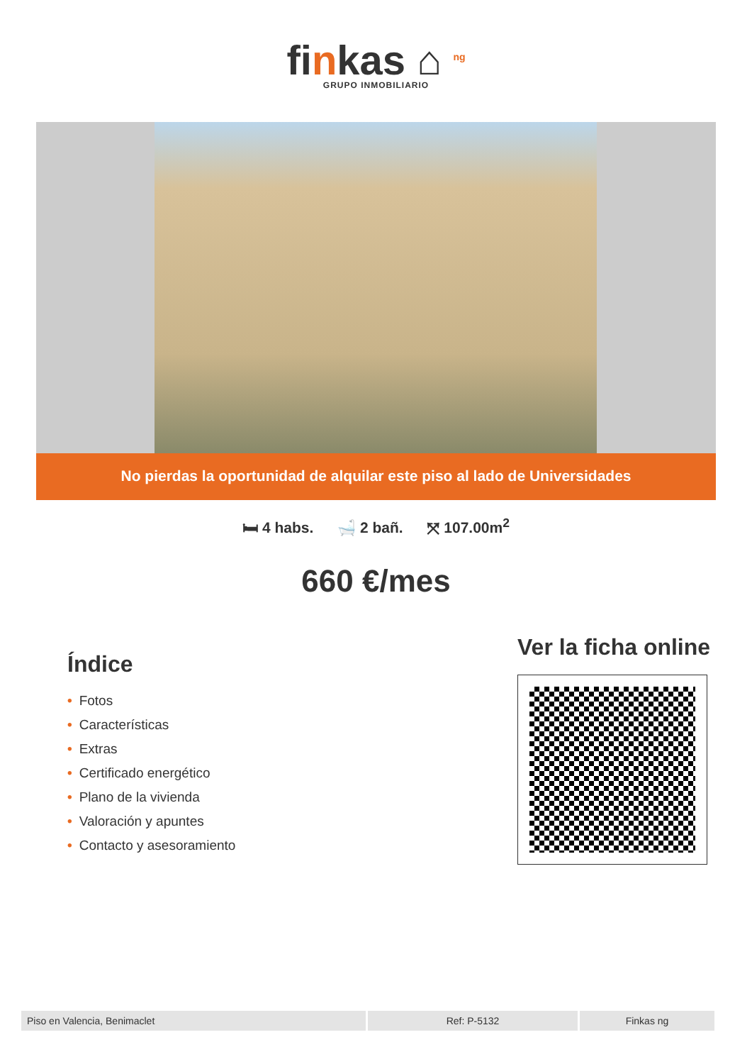finkas ⌂ <sup>ng</sup>
GRUPO INMOBILIARIO
No pierdas la oportunidad de alquilar este piso al lado de Universidades
🛏 4 habs. 🛁 2 bañ. ⤧ 107.00m<sup>2</sup>
660 €/mes
Índice
• Fotos
• Características
• Extras
• Certificado energético
• Plano de la vivienda
• Valoración y apuntes
• Contacto y asesoramiento
Ver la ficha online
| Piso en Valencia, Benimaclet | Ref: P-5132 | Finkas ng |